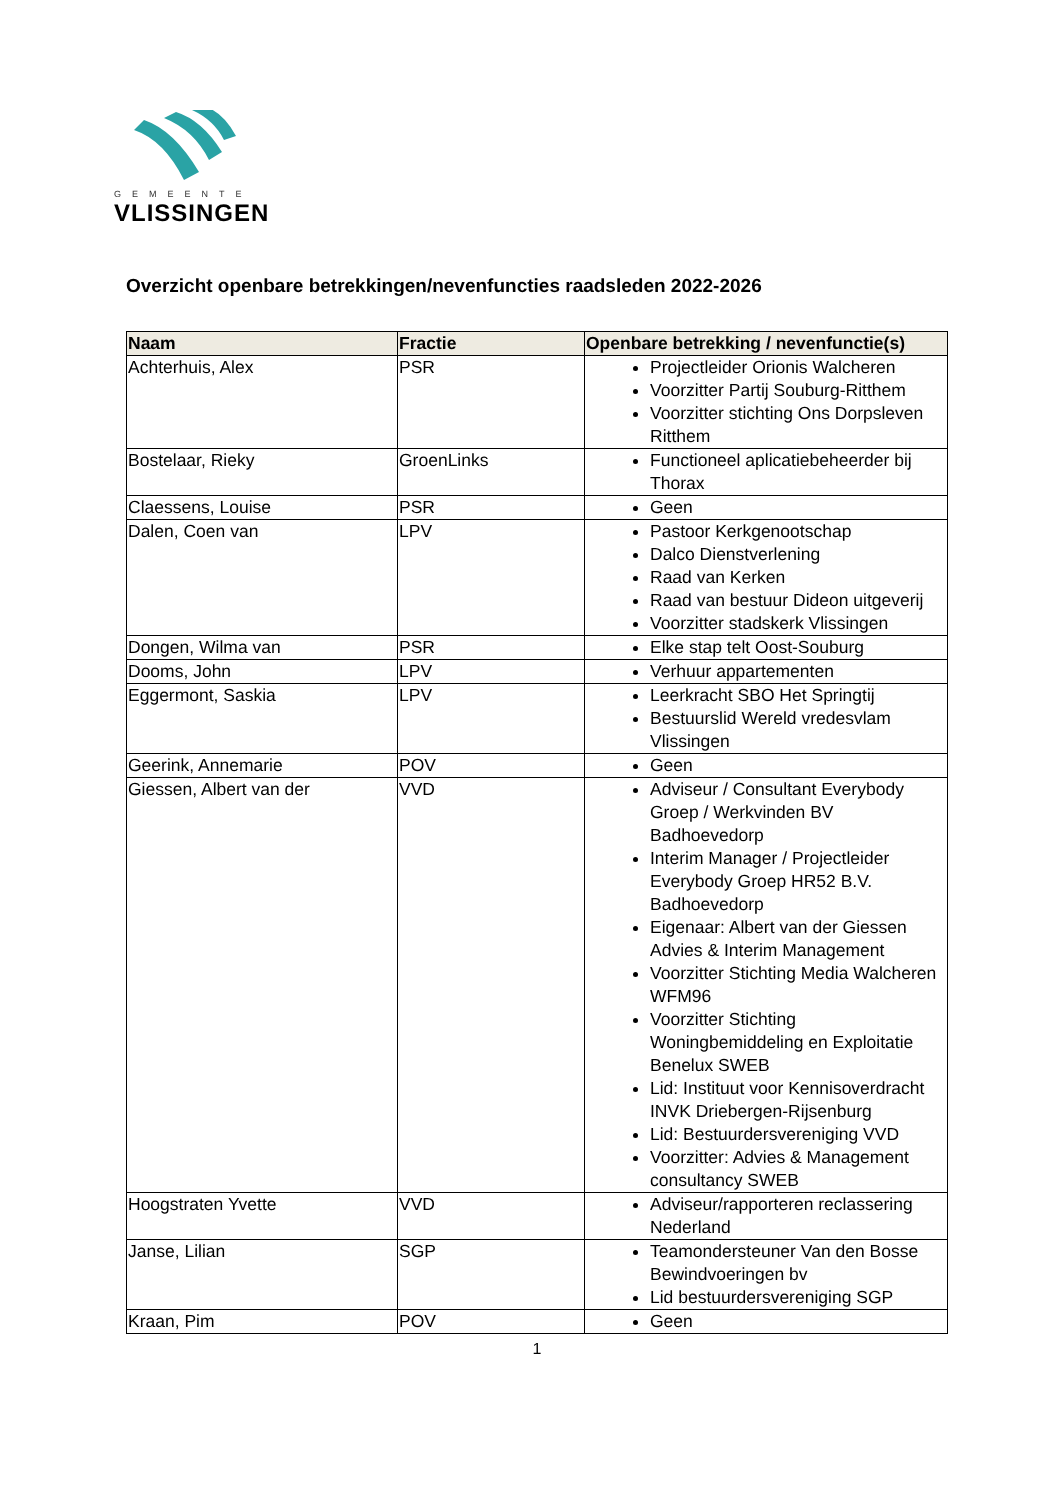GEMEENTE
VLISSINGEN
Overzicht openbare betrekkingen/nevenfuncties raadsleden 2022-2026
| Naam | Fractie | Openbare betrekking / nevenfunctie(s) |
| --- | --- | --- |
| Achterhuis, Alex | PSR | Projectleider Orionis Walcheren Voorzitter Partij Souburg-Ritthem Voorzitter stichting Ons Dorpsleven Ritthem |
| Bostelaar, Rieky | GroenLinks | Functioneel aplicatiebeheerder bij Thorax |
| Claessens, Louise | PSR | Geen |
| Dalen, Coen van | LPV | Pastoor Kerkgenootschap Dalco Dienstverlening Raad van Kerken Raad van bestuur Dideon uitgeverij Voorzitter stadskerk Vlissingen |
| Dongen, Wilma van | PSR | Elke stap telt Oost-Souburg |
| Dooms, John | LPV | Verhuur appartementen |
| Eggermont, Saskia | LPV | Leerkracht SBO Het Springtij Bestuurslid Wereld vredesvlam Vlissingen |
| Geerink, Annemarie | POV | Geen |
| Giessen, Albert van der | VVD | Adviseur / Consultant Everybody Groep / Werkvinden BV Badhoevedorp Interim Manager / Projectleider Everybody Groep HR52 B.V. Badhoevedorp Eigenaar: Albert van der Giessen Advies & Interim Management Voorzitter Stichting Media Walcheren WFM96 Voorzitter Stichting Woningbemiddeling en Exploitatie Benelux SWEB Lid: Instituut voor Kennisoverdracht INVK Driebergen-Rijsenburg Lid: Bestuurdersvereniging VVD Voorzitter: Advies & Management consultancy SWEB |
| Hoogstraten Yvette | VVD | Adviseur/rapporteren reclassering Nederland |
| Janse, Lilian | SGP | Teamondersteuner Van den Bosse Bewindvoeringen bv Lid bestuurdersvereniging SGP |
| Kraan, Pim | POV | Geen |
1